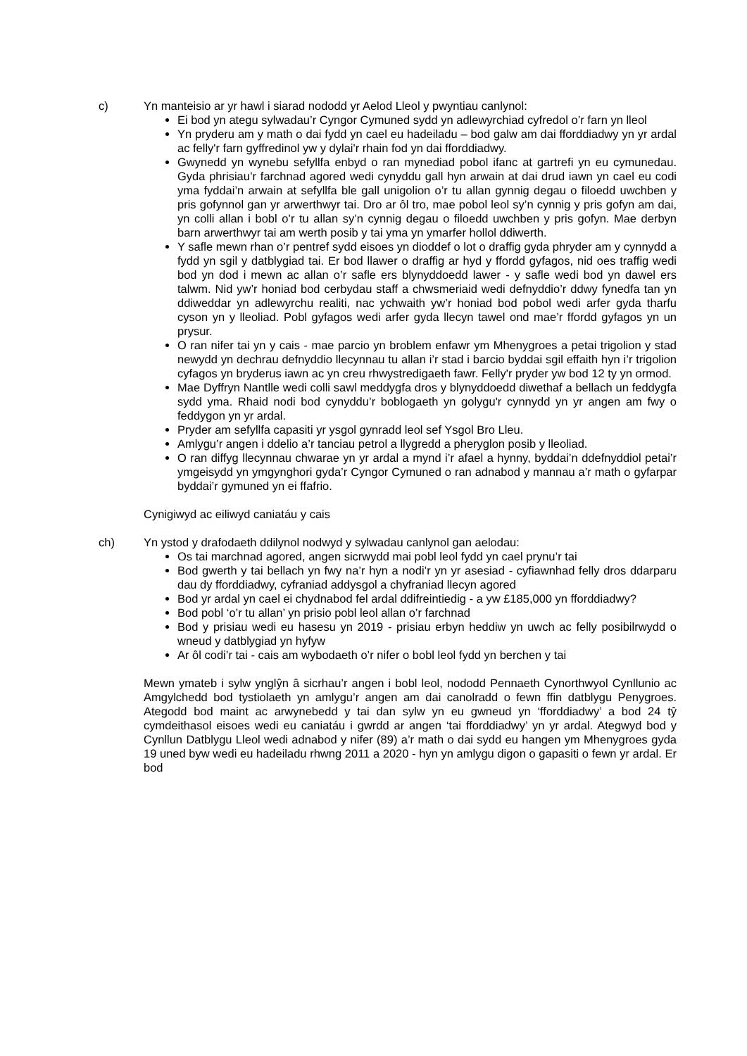c) Yn manteisio ar yr hawl i siarad nododd yr Aelod Lleol y pwyntiau canlynol:
Ei bod yn ategu sylwadau’r Cyngor Cymuned sydd yn adlewyrchiad cyfredol o’r farn yn lleol
Yn pryderu am y math o dai fydd yn cael eu hadeiladu – bod galw am dai fforddiadwy yn yr ardal ac felly'r farn gyffredinol yw y dylai'r rhain fod yn dai fforddiadwy.
Gwynedd yn wynebu sefyllfa enbyd o ran mynediad pobol ifanc at gartrefi yn eu cymunedau. Gyda phrisiau’r farchnad agored wedi cynyddu gall hyn arwain at dai drud iawn yn cael eu codi yma fyddai’n arwain at sefyllfa ble gall unigolion o’r tu allan gynnig degau o filoedd uwchben y pris gofynnol gan yr arwerthwyr tai. Dro ar ôl tro, mae pobol leol sy’n cynnig y pris gofyn am dai, yn colli allan i bobl o’r tu allan sy’n cynnig degau o filoedd uwchben y pris gofyn. Mae derbyn barn arwerthwyr tai am werth posib y tai yma yn ymarfer hollol ddiwerth.
Y safle mewn rhan o’r pentref sydd eisoes yn dioddef o lot o draffig gyda phryder am y cynnydd a fydd yn sgil y datblygiad tai. Er bod llawer o draffig ar hyd y ffordd gyfagos, nid oes traffig wedi bod yn dod i mewn ac allan o’r safle ers blynyddoedd lawer - y safle wedi bod yn dawel ers talwm. Nid yw’r honiad bod cerbydau staff a chwsmeriaid wedi defnyddio’r ddwy fynedfa tan yn ddiweddar yn adlewyrchu realiti, nac ychwaith yw’r honiad bod pobol wedi arfer gyda tharfu cyson yn y lleoliad. Pobl gyfagos wedi arfer gyda llecyn tawel ond mae’r ffordd gyfagos yn un prysur.
O ran nifer tai yn y cais - mae parcio yn broblem enfawr ym Mhenygroes a petai trigolion y stad newydd yn dechrau defnyddio llecynnau tu allan i’r stad i barcio byddai sgil effaith hyn i’r trigolion cyfagos yn bryderus iawn ac yn creu rhwystredigaeth fawr. Felly'r pryder yw bod 12 ty yn ormod.
Mae Dyffryn Nantlle wedi colli sawl meddygfa dros y blynyddoedd diwethaf a bellach un feddygfa sydd yma. Rhaid nodi bod cynyddu’r boblogaeth yn golygu'r cynnydd yn yr angen am fwy o feddygon yn yr ardal.
Pryder am sefyllfa capasiti yr ysgol gynradd leol sef Ysgol Bro Lleu.
Amlygu’r angen i ddelio a’r tanciau petrol a llygredd a pheryglon posib y lleoliad.
O ran diffyg llecynnau chwarae yn yr ardal a mynd i’r afael a hynny, byddai’n ddefnyddiol petai’r ymgeisydd yn ymgynghori gyda’r Cyngor Cymuned o ran adnabod y mannau a’r math o gyfarpar byddai’r gymuned yn ei ffafrio.
Cynigiwyd ac eiliwyd caniatáu y cais
ch) Yn ystod y drafodaeth ddilynol nodwyd y sylwadau canlynol gan aelodau:
Os tai marchnad agored, angen sicrwydd mai pobl leol fydd yn cael prynu’r tai
Bod gwerth y tai bellach yn fwy na’r hyn a nodi’r yn yr asesiad - cyfiawnhad felly dros ddarparu dau dy fforddiadwy, cyfraniad addysgol a chyfraniad llecyn agored
Bod yr ardal yn cael ei chydnabod fel ardal ddifreintiedig - a yw £185,000 yn fforddiadwy?
Bod pobl ‘o’r tu allan’ yn prisio pobl leol allan o’r farchnad
Bod y prisiau wedi eu hasesu yn 2019 - prisiau erbyn heddiw yn uwch ac felly posibilrwydd o wneud y datblygiad yn hyfyw
Ar ôl codi’r tai - cais am wybodaeth o’r nifer o bobl leol fydd yn berchen y tai
Mewn ymateb i sylw ynglŷn â sicrhau’r angen i bobl leol, nododd Pennaeth Cynorthwyol Cynllunio ac Amgylchedd bod tystiolaeth yn amlygu’r angen am dai canolradd o fewn ffin datblygu Penygroes. Ategodd bod maint ac arwynebedd y tai dan sylw yn eu gwneud yn ‘fforddiadwy’ a bod 24 tŷ cymdeithasol eisoes wedi eu caniatáu i gwrdd ar angen ‘tai fforddiadwy’ yn yr ardal. Ategwyd bod y Cynllun Datblygu Lleol wedi adnabod y nifer (89) a’r math o dai sydd eu hangen ym Mhenygroes gyda 19 uned byw wedi eu hadeiladu rhwng 2011 a 2020 - hyn yn amlygu digon o gapasiti o fewn yr ardal. Er bod